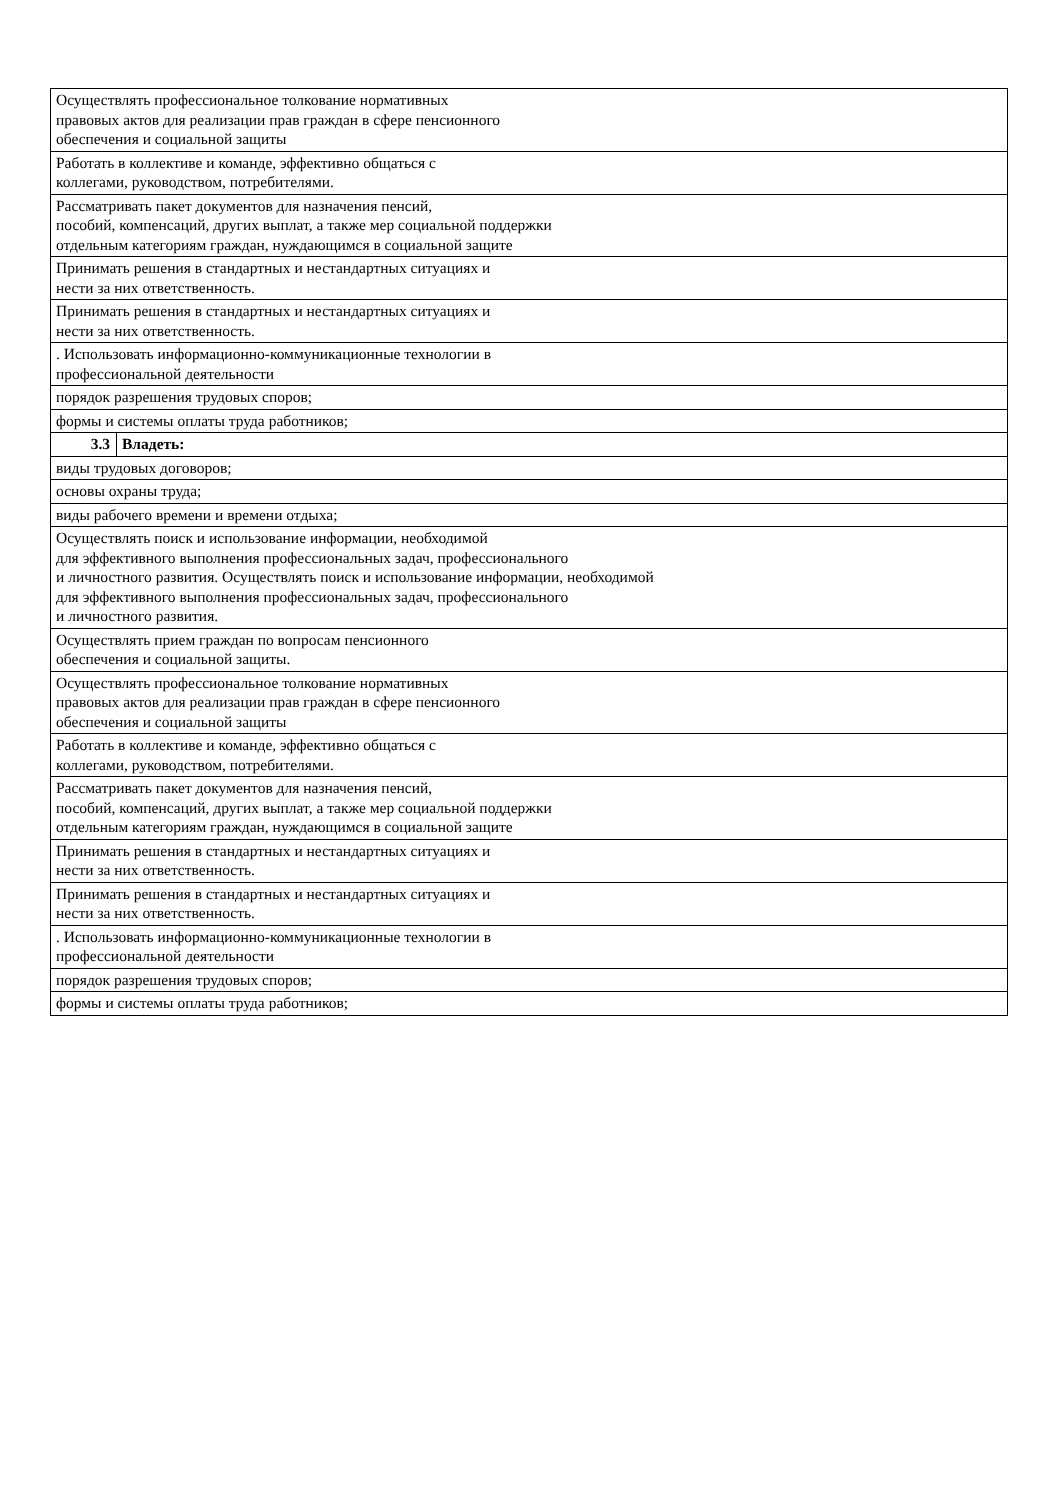| Осуществлять профессиональное толкование нормативных правовых актов для реализации прав граждан в сфере пенсионного обеспечения и социальной защиты | |
| Работать в коллективе и команде, эффективно общаться с коллегами, руководством, потребителями. | |
| Рассматривать пакет документов для назначения пенсий, пособий, компенсаций, других выплат, а также мер социальной поддержки отдельным категориям граждан, нуждающимся в социальной защите | |
| Принимать решения в стандартных и нестандартных ситуациях и нести за них ответственность. | |
| Принимать решения в стандартных и нестандартных ситуациях и нести за них ответственность. | |
| . Использовать информационно-коммуникационные технологии в профессиональной деятельности | |
| порядок разрешения трудовых споров; | |
| формы и системы оплаты труда работников; | |
| 3.3 | Владеть: |
| виды трудовых договоров; | |
| основы охраны труда; | |
| виды рабочего времени и времени отдыха; | |
| Осуществлять поиск и использование информации, необходимой для эффективного выполнения профессиональных задач, профессионального и личностного развития. Осуществлять поиск и использование информации, необходимой для эффективного выполнения профессиональных задач, профессионального и личностного развития. | |
| Осуществлять прием граждан по вопросам пенсионного обеспечения и социальной защиты. | |
| Осуществлять профессиональное толкование нормативных правовых актов для реализации прав граждан в сфере пенсионного обеспечения и социальной защиты | |
| Работать в коллективе и команде, эффективно общаться с коллегами, руководством, потребителями. | |
| Рассматривать пакет документов для назначения пенсий, пособий, компенсаций, других выплат, а также мер социальной поддержки отдельным категориям граждан, нуждающимся в социальной защите | |
| Принимать решения в стандартных и нестандартных ситуациях и нести за них ответственность. | |
| Принимать решения в стандартных и нестандартных ситуациях и нести за них ответственность. | |
| . Использовать информационно-коммуникационные технологии в профессиональной деятельности | |
| порядок разрешения трудовых споров; | |
| формы и системы оплаты труда работников; | |